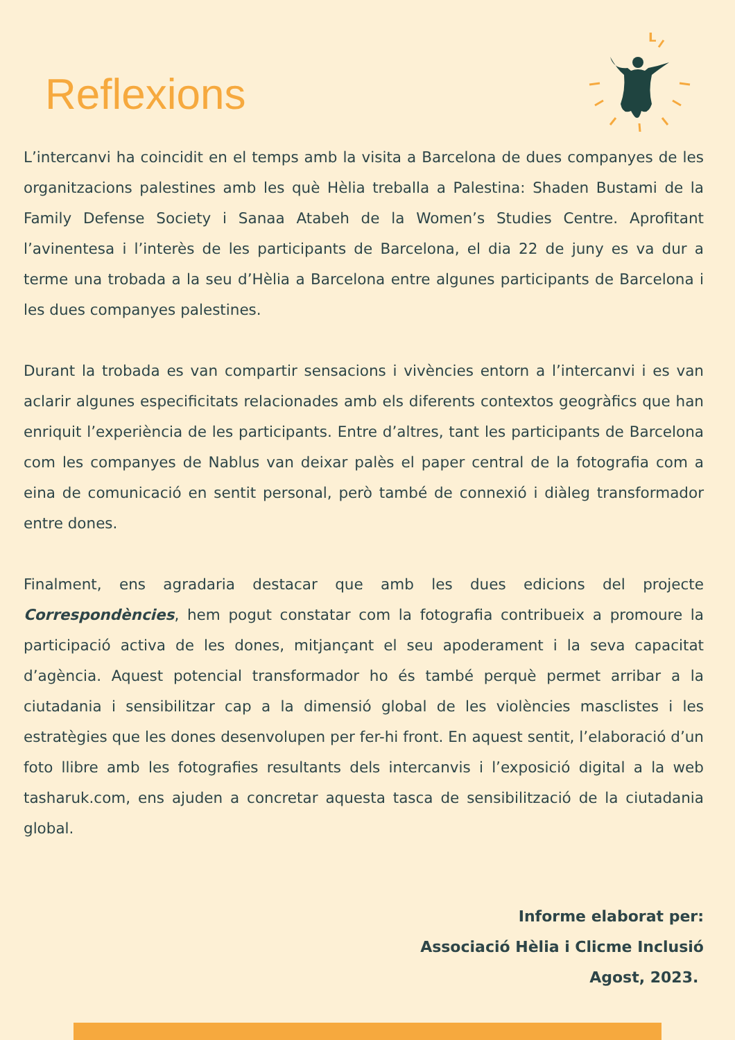Reflexions
L
L’intercanvi ha coincidit en el temps amb la visita a Barcelona de dues companyes de les organitzacions palestines amb les què Hèlia treballa a Palestina: Shaden Bustami de la Family Defense Society i Sanaa Atabeh de la Women’s Studies Centre. Aprofitant l’avinentesa i l’interès de les participants de Barcelona, el dia 22 de juny es va dur a terme una trobada a la seu d’Hèlia a Barcelona entre algunes participants de Barcelona i les dues companyes palestines.
Durant la trobada es van compartir sensacions i vivències entorn a l’intercanvi i es van aclarir algunes especificitats relacionades amb els diferents contextos geogràfics que han enriquit l’experiència de les participants. Entre d’altres, tant les participants de Barcelona com les companyes de Nablus van deixar palès el paper central de la fotografia com a eina de comunicació en sentit personal, però també de connexió i diàleg transformador entre dones.
Finalment, ens agradaria destacar que amb les dues edicions del projecte Correspondències, hem pogut constatar com la fotografia contribueix a promoure la participació activa de les dones, mitjançant el seu apoderament i la seva capacitat d’agència. Aquest potencial transformador ho és també perquè permet arribar a la ciutadania i sensibilitzar cap a la dimensió global de les violències masclistes i les estratègies que les dones desenvolupen per fer-hi front. En aquest sentit, l’elaboració d’un foto llibre amb les fotografies resultants dels intercanvis i l’exposició digital a la web tasharuk.com, ens ajuden a concretar aquesta tasca de sensibilització de la ciutadania global.
Informe elaborat per:
Associació Hèlia i Clicme Inclusió
Agost, 2023.